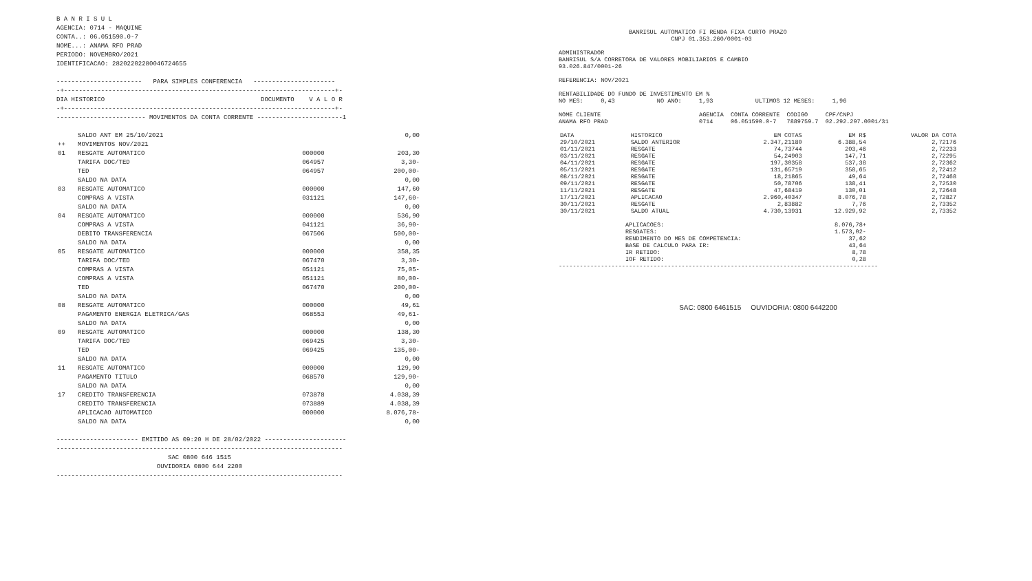B A N R I S U L
AGENCIA: 0714 - MAQUINE
CONTA..: 06.051590.0-7
NOME...: ANAMA RFO PRAD
PERIODO: NOVEMBRO/2021
IDENTIFICACAO: 28202202280046724655

-----------------------   PARA SIMPLES CONFERENCIA   ----------------------
-+-------------------------------------------------------------------------+-
DIA HISTORICO                                          DOCUMENTO    V A L O R
-+-------------------------------------------------------------------------+-
------------------------ MOVIMENTOS DA CONTA CORRENTE -----------------------1
| | SALDO ANT EM 25/10/2021 | | 0,00 |
| ++ | MOVIMENTOS NOV/2021 | | |
| 01 | RESGATE AUTOMATICO | 000000 | 203,30 |
| | TARIFA DOC/TED | 064957 | 3,30- |
| | TED | 064957 | 200,00- |
| | SALDO NA DATA | | 0,00 |
| 03 | RESGATE AUTOMATICO | 000000 | 147,60 |
| | COMPRAS A VISTA | 031121 | 147,60- |
| | SALDO NA DATA | | 0,00 |
| 04 | RESGATE AUTOMATICO | 000000 | 536,90 |
| | COMPRAS A VISTA | 041121 | 36,90- |
| | DEBITO TRANSFERENCIA | 067506 | 500,00- |
| | SALDO NA DATA | | 0,00 |
| 05 | RESGATE AUTOMATICO | 000000 | 358,35 |
| | TARIFA DOC/TED | 067470 | 3,30- |
| | COMPRAS A VISTA | 051121 | 75,05- |
| | COMPRAS A VISTA | 051121 | 80,00- |
| | TED | 067470 | 200,00- |
| | SALDO NA DATA | | 0,00 |
| 08 | RESGATE AUTOMATICO | 000000 | 49,61 |
| | PAGAMENTO ENERGIA ELETRICA/GAS | 068553 | 49,61- |
| | SALDO NA DATA | | 0,00 |
| 09 | RESGATE AUTOMATICO | 000000 | 138,30 |
| | TARIFA DOC/TED | 069425 | 3,30- |
| | TED | 069425 | 135,00- |
| | SALDO NA DATA | | 0,00 |
| 11 | RESGATE AUTOMATICO | 000000 | 129,90 |
| | PAGAMENTO TITULO | 068570 | 129,90- |
| | SALDO NA DATA | | 0,00 |
| 17 | CREDITO TRANSFERENCIA | 073878 | 4.038,39 |
| | CREDITO TRANSFERENCIA | 073889 | 4.038,39 |
| | APLICACAO AUTOMATICO | 000000 | 8.076,78- |
| | SALDO NA DATA | | 0,00 |
---------------------- EMITIDO AS 09:20 H DE 28/02/2022 ----------------------
-----------------------------------------------------------------------------
                              SAC 0800 646 1515
                           OUVIDORIA 0800 644 2200
-----------------------------------------------------------------------------
                    BANRISUL AUTOMATICO FI RENDA FIXA CURTO PRAZO
                                CNPJ 01.353.260/0001-03

ADMINISTRADOR
BANRISUL S/A CORRETORA DE VALORES MOBILIARIOS E CAMBIO
93.026.847/0001-26

REFERENCIA: NOV/2021

RENTABILIDADE DO FUNDO DE INVESTIMENTO EM %
NO MES:     0,43            NO ANO:     1,93            ULTIMOS 12 MESES:     1,96

NOME CLIENTE                            AGENCIA  CONTA CORRENTE  CODIGO     CPF/CNPJ
ANAMA RFO PRAD                          0714     06.051590.0-7   7889759.7  02.292.297.0001/31
| DATA | HISTORICO | EM COTAS | EM R$ | VALOR DA COTA |
| --- | --- | --- | --- | --- |
| 29/10/2021 | SALDO ANTERIOR | 2.347,21180 | 6.388,54 | 2,72176 |
| 01/11/2021 | RESGATE | 74,73744 | 203,46 | 2,72233 |
| 03/11/2021 | RESGATE | 54,24903 | 147,71 | 2,72295 |
| 04/11/2021 | RESGATE | 197,30358 | 537,38 | 2,72362 |
| 05/11/2021 | RESGATE | 131,65719 | 358,65 | 2,72412 |
| 08/11/2021 | RESGATE | 18,21865 | 49,64 | 2,72468 |
| 09/11/2021 | RESGATE | 50,78706 | 138,41 | 2,72530 |
| 11/11/2021 | RESGATE | 47,68419 | 130,01 | 2,72648 |
| 17/11/2021 | APLICACAO | 2.960,40347 | 8.076,78 | 2,72827 |
| 30/11/2021 | RESGATE | 2,83882 | 7,76 | 2,73352 |
| 30/11/2021 | SALDO ATUAL | 4.730,13931 | 12.929,92 | 2,73352 |
| APLICACOES: | 8.076,78+ |
| RESGATES: | 1.573,02- |
| RENDIMENTO DO MES DE COMPETENCIA: | 37,62 |
| BASE DE CALCULO PARA IR: | 43,64 |
| IR RETIDO: | 8,78 |
| IOF RETIDO: | 0,28 |
-------------------------------------------------------------------------------------------
SAC: 0800 6461515 OUVIDORIA: 0800 6442200